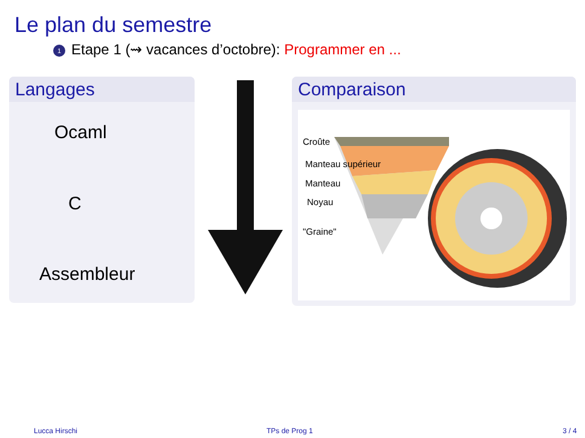Le plan du semestre
1 Etape 1 (⇝ vacances d’octobre): Programmer en ...
Langages
Ocaml
C
Assembleur
Comparaison
Croûte
Manteau supérieur
Manteau
Noyau
"Graine"
Lucca Hirschi TPs de Prog 1 3 / 4